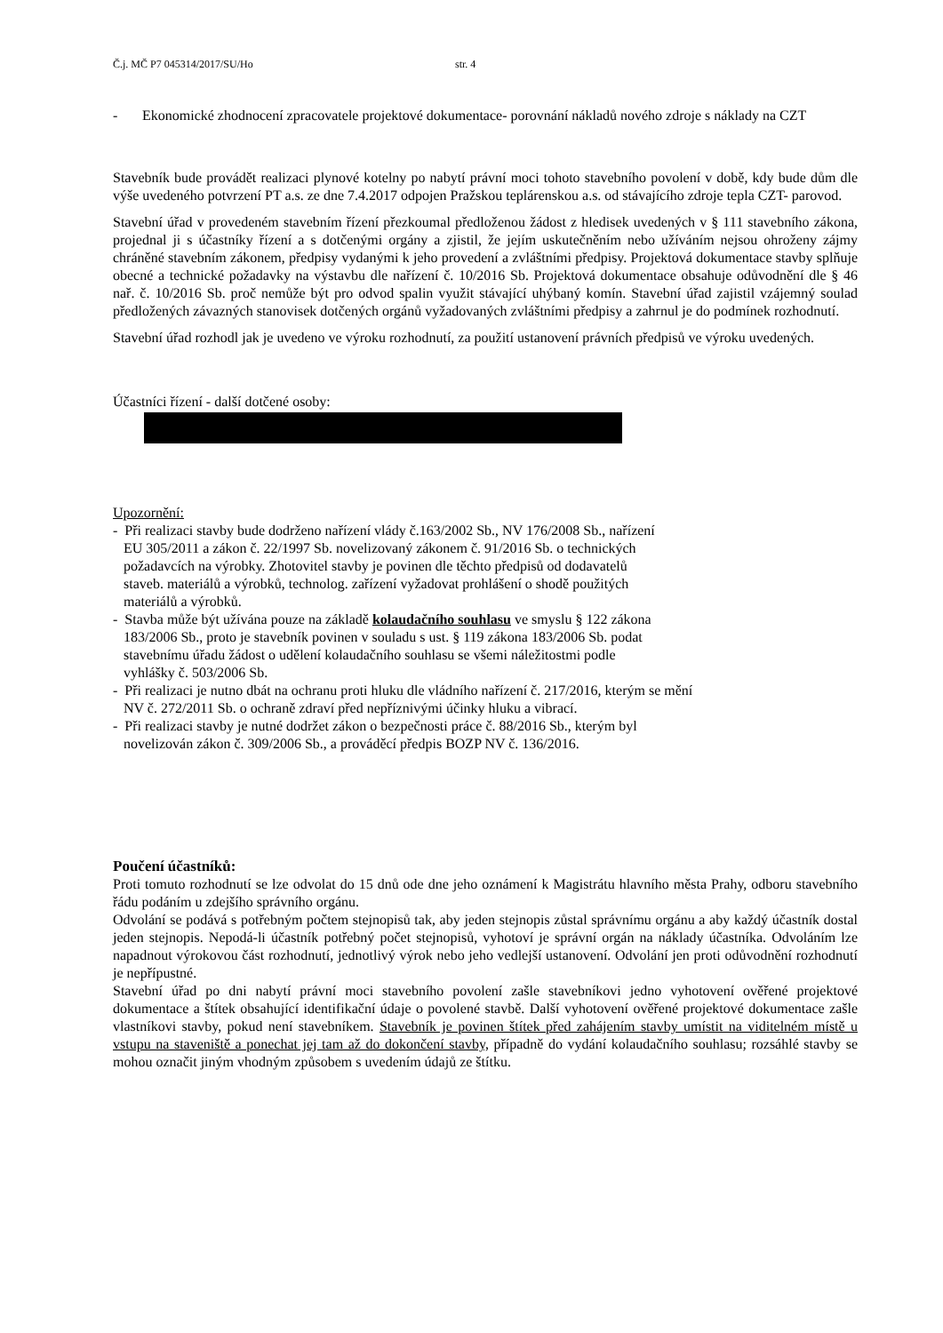Č.j. MČ P7 045314/2017/SU/Ho str. 4
- Ekonomické zhodnocení zpracovatele projektové dokumentace- porovnání nákladů nového zdroje s náklady na CZT
Stavebník bude provádět realizaci plynové kotelny po nabytí právní moci tohoto stavebního povolení v době, kdy bude dům dle výše uvedeného potvrzení PT a.s. ze dne 7.4.2017 odpojen Pražskou teplárenskou a.s. od stávajícího zdroje tepla CZT- parovod.
Stavební úřad v provedeném stavebním řízení přezkoumal předloženou žádost z hledisek uvedených v § 111 stavebního zákona, projednal ji s účastníky řízení a s dotčenými orgány a zjistil, že jejím uskutečněním nebo užíváním nejsou ohroženy zájmy chráněné stavebním zákonem, předpisy vydanými k jeho provedení a zvláštními předpisy. Projektová dokumentace stavby splňuje obecné a technické požadavky na výstavbu dle nařízení č. 10/2016 Sb. Projektová dokumentace obsahuje odůvodnění dle § 46 nař. č. 10/2016 Sb. proč nemůže být pro odvod spalin využit stávající uhýbaný komín. Stavební úřad zajistil vzájemný soulad předložených závazných stanovisek dotčených orgánů vyžadovaných zvláštními předpisy a zahrnul je do podmínek rozhodnutí.
Stavební úřad rozhodl jak je uvedeno ve výroku rozhodnutí, za použití ustanovení právních předpisů ve výroku uvedených.
Účastníci řízení - další dotčené osoby:
Upozornění:
- Při realizaci stavby bude dodrženo nařízení vlády č.163/2002 Sb., NV 176/2008 Sb., nařízení
EU 305/2011 a zákon č. 22/1997 Sb. novelizovaný zákonem č. 91/2016 Sb. o technických
požadavcích na výrobky. Zhotovitel stavby je povinen dle těchto předpisů od dodavatelů
staveb. materiálů a výrobků, technolog. zařízení vyžadovat prohlášení o shodě použitých
materiálů a výrobků.
- Stavba může být užívána pouze na základě kolaudačního souhlasu ve smyslu § 122 zákona
183/2006 Sb., proto je stavebník povinen v souladu s ust. § 119 zákona 183/2006 Sb. podat
stavebnímu úřadu žádost o udělení kolaudačního souhlasu se všemi náležitostmi podle
vyhlášky č. 503/2006 Sb.
- Při realizaci je nutno dbát na ochranu proti hluku dle vládního nařízení č. 217/2016, kterým se mění
NV č. 272/2011 Sb. o ochraně zdraví před nepříznivými účinky hluku a vibrací.
- Při realizaci stavby je nutné dodržet zákon o bezpečnosti práce č. 88/2016 Sb., kterým byl
novelizován zákon č. 309/2006 Sb., a prováděcí předpis BOZP NV č. 136/2016.
Poučení účastníků:
Proti tomuto rozhodnutí se lze odvolat do 15 dnů ode dne jeho oznámení k Magistrátu hlavního města Prahy, odboru stavebního řádu podáním u zdejšího správního orgánu.
Odvolání se podává s potřebným počtem stejnopisů tak, aby jeden stejnopis zůstal správnímu orgánu a aby každý účastník dostal jeden stejnopis. Nepodá-li účastník potřebný počet stejnopisů, vyhotoví je správní orgán na náklady účastníka. Odvoláním lze napadnout výrokovou část rozhodnutí, jednotlivý výrok nebo jeho vedlejší ustanovení. Odvolání jen proti odůvodnění rozhodnutí je nepřípustné.
Stavební úřad po dni nabytí právní moci stavebního povolení zašle stavebníkovi jedno vyhotovení ověřené projektové dokumentace a štítek obsahující identifikační údaje o povolené stavbě. Další vyhotovení ověřené projektové dokumentace zašle vlastníkovi stavby, pokud není stavebníkem. Stavebník je povinen štítek před zahájením stavby umístit na viditelném místě u vstupu na staveniště a ponechat jej tam až do dokončení stavby, případně do vydání kolaudačního souhlasu; rozsáhlé stavby se mohou označit jiným vhodným způsobem s uvedením údajů ze štítku.